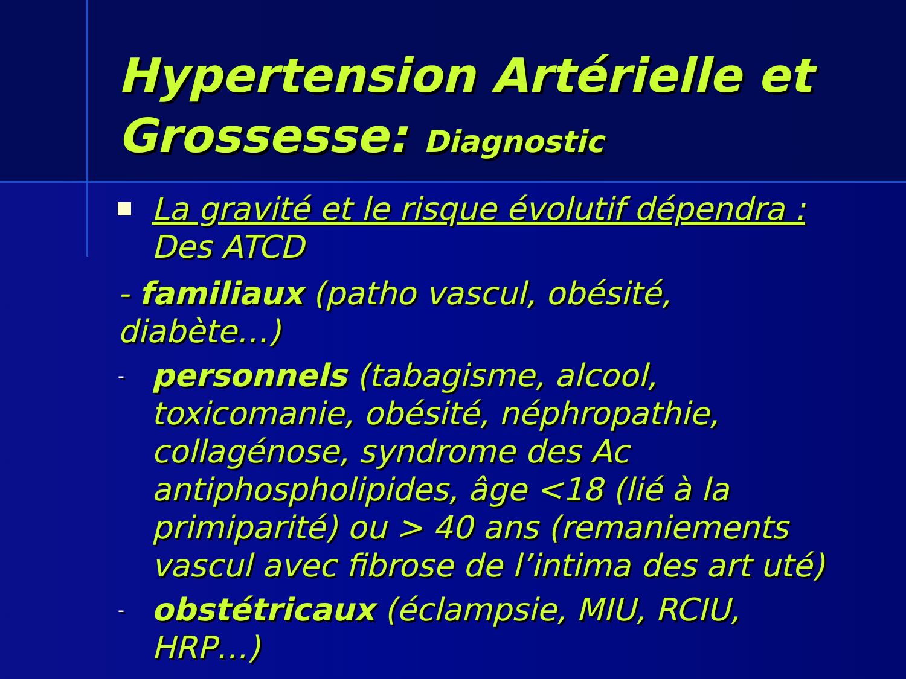Hypertension Artérielle et Grossesse: Diagnostic
La gravité et le risque évolutif dépendra :
Des ATCD
- familiaux (patho vascul, obésité, diabète…)
-
personnels (tabagisme, alcool, toxicomanie, obésité, néphropathie, collagénose, syndrome des Ac antiphospholipides, âge <18 (lié à la primiparité) ou > 40 ans (remaniements vascul avec fibrose de l’intima des art uté)
-
obstétricaux (éclampsie, MIU, RCIU, HRP…)